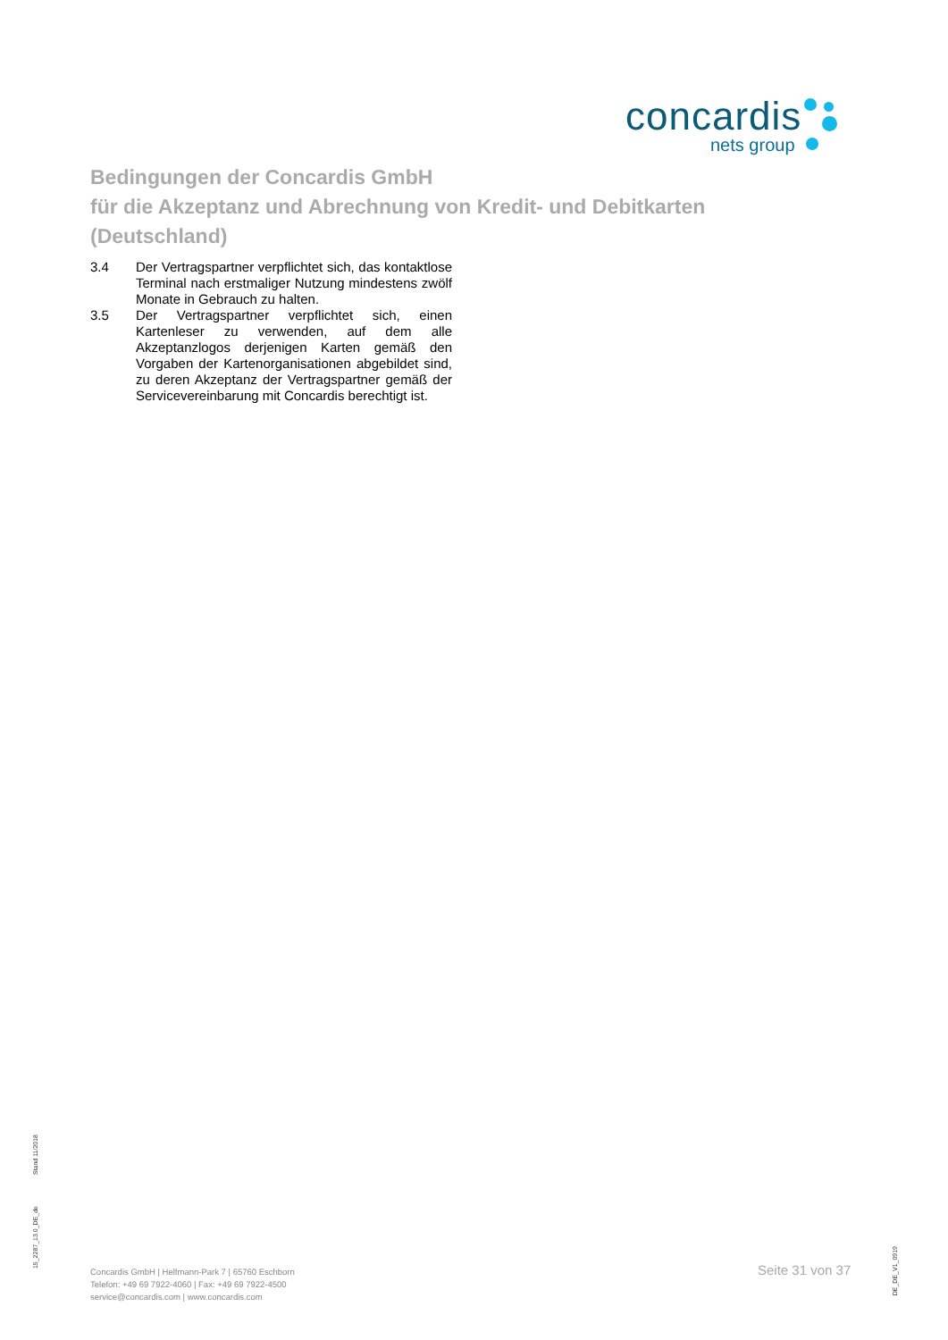concardis
nets group
Bedingungen der Concardis GmbH
für die Akzeptanz und Abrechnung von Kredit- und Debitkarten
(Deutschland)
3.4 Der Vertragspartner verpflichtet sich, das kontaktlose Terminal nach erstmaliger Nutzung mindestens zwölf Monate in Gebrauch zu halten.
3.5 Der Vertragspartner verpflichtet sich, einen Kartenleser zu verwenden, auf dem alle Akzeptanzlogos derjenigen Karten gemäß den Vorgaben der Kartenorganisationen abgebildet sind, zu deren Akzeptanz der Vertragspartner gemäß der Servicevereinbarung mit Concardis berechtigt ist.
Stand 11/2018
15_2287_13.0_DE_de
Concardis GmbH | Helfmann-Park 7 | 65760 Eschborn
Telefon: +49 69 7922-4060 | Fax: +49 69 7922-4500
service@concardis.com | www.concardis.com
Seite 31 von 37
DE_DE_V1_0919